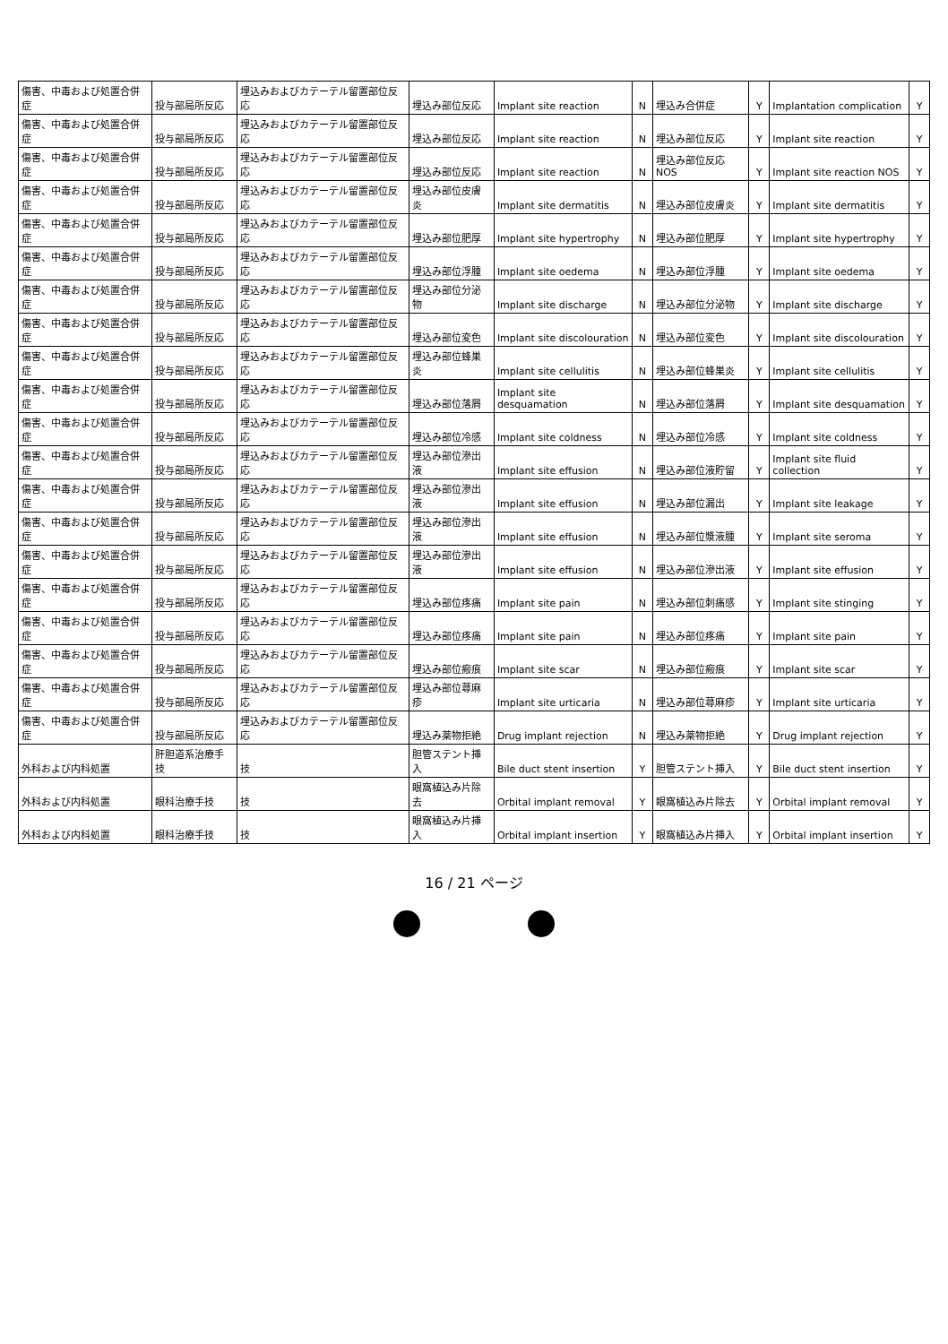| 傷害、中毒および処置合併症 | 投与部局所反応 | 埋込みおよびカテーテル留置部位反応 | 埋込み部位反応 | Implant site reaction | N | 埋込み合併症 | Y | Implantation complication | Y |
| 傷害、中毒および処置合併症 | 投与部局所反応 | 埋込みおよびカテーテル留置部位反応 | 埋込み部位反応 | Implant site reaction | N | 埋込み部位反応 | Y | Implant site reaction | Y |
| 傷害、中毒および処置合併症 | 投与部局所反応 | 埋込みおよびカテーテル留置部位反応 | 埋込み部位反応 | Implant site reaction | N | 埋込み部位反応NOS | Y | Implant site reaction NOS | Y |
| 傷害、中毒および処置合併症 | 投与部局所反応 | 埋込みおよびカテーテル留置部位反応 | 埋込み部位皮膚炎 | Implant site dermatitis | N | 埋込み部位皮膚炎 | Y | Implant site dermatitis | Y |
| 傷害、中毒および処置合併症 | 投与部局所反応 | 埋込みおよびカテーテル留置部位反応 | 埋込み部位肥厚 | Implant site hypertrophy | N | 埋込み部位肥厚 | Y | Implant site hypertrophy | Y |
| 傷害、中毒および処置合併症 | 投与部局所反応 | 埋込みおよびカテーテル留置部位反応 | 埋込み部位浮腫 | Implant site oedema | N | 埋込み部位浮腫 | Y | Implant site oedema | Y |
| 傷害、中毒および処置合併症 | 投与部局所反応 | 埋込みおよびカテーテル留置部位反応 | 埋込み部位分泌物 | Implant site discharge | N | 埋込み部位分泌物 | Y | Implant site discharge | Y |
| 傷害、中毒および処置合併症 | 投与部局所反応 | 埋込みおよびカテーテル留置部位反応 | 埋込み部位変色 | Implant site discolouration | N | 埋込み部位変色 | Y | Implant site discolouration | Y |
| 傷害、中毒および処置合併症 | 投与部局所反応 | 埋込みおよびカテーテル留置部位反応 | 埋込み部位蜂巣炎 | Implant site cellulitis | N | 埋込み部位蜂巣炎 | Y | Implant site cellulitis | Y |
| 傷害、中毒および処置合併症 | 投与部局所反応 | 埋込みおよびカテーテル留置部位反応 | 埋込み部位落屑 | Implant site desquamation | N | 埋込み部位落屑 | Y | Implant site desquamation | Y |
| 傷害、中毒および処置合併症 | 投与部局所反応 | 埋込みおよびカテーテル留置部位反応 | 埋込み部位冷感 | Implant site coldness | N | 埋込み部位冷感 | Y | Implant site coldness | Y |
| 傷害、中毒および処置合併症 | 投与部局所反応 | 埋込みおよびカテーテル留置部位反応 | 埋込み部位滲出液 | Implant site effusion | N | 埋込み部位液貯留 | Y | Implant site fluid collection | Y |
| 傷害、中毒および処置合併症 | 投与部局所反応 | 埋込みおよびカテーテル留置部位反応 | 埋込み部位滲出液 | Implant site effusion | N | 埋込み部位漏出 | Y | Implant site leakage | Y |
| 傷害、中毒および処置合併症 | 投与部局所反応 | 埋込みおよびカテーテル留置部位反応 | 埋込み部位滲出液 | Implant site effusion | N | 埋込み部位漿液腫 | Y | Implant site seroma | Y |
| 傷害、中毒および処置合併症 | 投与部局所反応 | 埋込みおよびカテーテル留置部位反応 | 埋込み部位滲出液 | Implant site effusion | N | 埋込み部位滲出液 | Y | Implant site effusion | Y |
| 傷害、中毒および処置合併症 | 投与部局所反応 | 埋込みおよびカテーテル留置部位反応 | 埋込み部位疼痛 | Implant site pain | N | 埋込み部位刺痛感 | Y | Implant site stinging | Y |
| 傷害、中毒および処置合併症 | 投与部局所反応 | 埋込みおよびカテーテル留置部位反応 | 埋込み部位疼痛 | Implant site pain | N | 埋込み部位疼痛 | Y | Implant site pain | Y |
| 傷害、中毒および処置合併症 | 投与部局所反応 | 埋込みおよびカテーテル留置部位反応 | 埋込み部位瘢痕 | Implant site scar | N | 埋込み部位瘢痕 | Y | Implant site scar | Y |
| 傷害、中毒および処置合併症 | 投与部局所反応 | 埋込みおよびカテーテル留置部位反応 | 埋込み部位蕁麻疹 | Implant site urticaria | N | 埋込み部位蕁麻疹 | Y | Implant site urticaria | Y |
| 傷害、中毒および処置合併症 | 投与部局所反応 | 埋込みおよびカテーテル留置部位反応 | 埋込み薬物拒絶 | Drug implant rejection | N | 埋込み薬物拒絶 | Y | Drug implant rejection | Y |
| 外科および内科処置 | 肝胆道系治療手技 | 技 | 胆管ステント挿入 | Bile duct stent insertion | Y | 胆管ステント挿入 | Y | Bile duct stent insertion | Y |
| 外科および内科処置 | 眼科治療手技 | 技 | 眼窩植込み片除去 | Orbital implant removal | Y | 眼窩植込み片除去 | Y | Orbital implant removal | Y |
| 外科および内科処置 | 眼科治療手技 | 技 | 眼窩植込み片挿入 | Orbital implant insertion | Y | 眼窩植込み片挿入 | Y | Orbital implant insertion | Y |
16 / 21 ページ